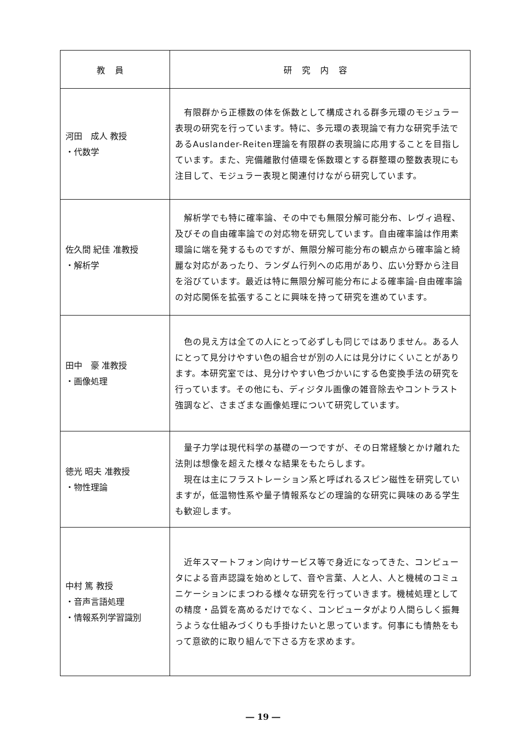| 教員 | 研究内容 |
| --- | --- |
| 河田 成人 教授 ・代数学 | 有限群から正標数の体を係数として構成される群多元環のモジュラー表現の研究を行っています。特に、多元環の表現論で有力な研究手法であるAuslander-Reiten理論を有限群の表現論に応用することを目指しています。また、完備離散付値環を係数環とする群整環の整数表現にも注目して、モジュラー表現と関連付けながら研究しています。 |
| 佐久間 紀佳 准教授 ・解析学 | 解析学でも特に確率論、その中でも無限分解可能分布、レヴィ過程、及びその自由確率論での対応物を研究しています。自由確率論は作用素環論に端を発するものですが、無限分解可能分布の観点から確率論と綺麗な対応があったり、ランダム行列への応用があり、広い分野から注目を浴びています。最近は特に無限分解可能分布による確率論-自由確率論の対応関係を拡張することに興味を持って研究を進めています。 |
| 田中 豪 准教授 ・画像処理 | 色の見え方は全ての人にとって必ずしも同じではありません。ある人にとって見分けやすい色の組合せが別の人には見分けにくいことがあります。本研究室では、見分けやすい色づかいにする色変換手法の研究を行っています。その他にも、ディジタル画像の雑音除去やコントラスト強調など、さまざまな画像処理について研究しています。 |
| 徳光 昭夫 准教授 ・物性理論 | 量子力学は現代科学の基礎の一つですが、その日常経験とかけ離れた法則は想像を超えた様々な結果をもたらします。 現在は主にフラストレーション系と呼ばれるスピン磁性を研究していますが，低温物性系や量子情報系などの理論的な研究に興味のある学生も歓迎します。 |
| 中村 篤 教授 ・音声言語処理 ・情報系列学習識別 | 近年スマートフォン向けサービス等で身近になってきた、コンピュータによる音声認識を始めとして、音や言葉、人と人、人と機械のコミュニケーションにまつわる様々な研究を行っていきます。機械処理としての精度・品質を高めるだけでなく、コンピュータがより人間らしく振舞うような仕組みづくりも手掛けたいと思っています。何事にも情熱をもって意欲的に取り組んで下さる方を求めます。 |
― 19 ―